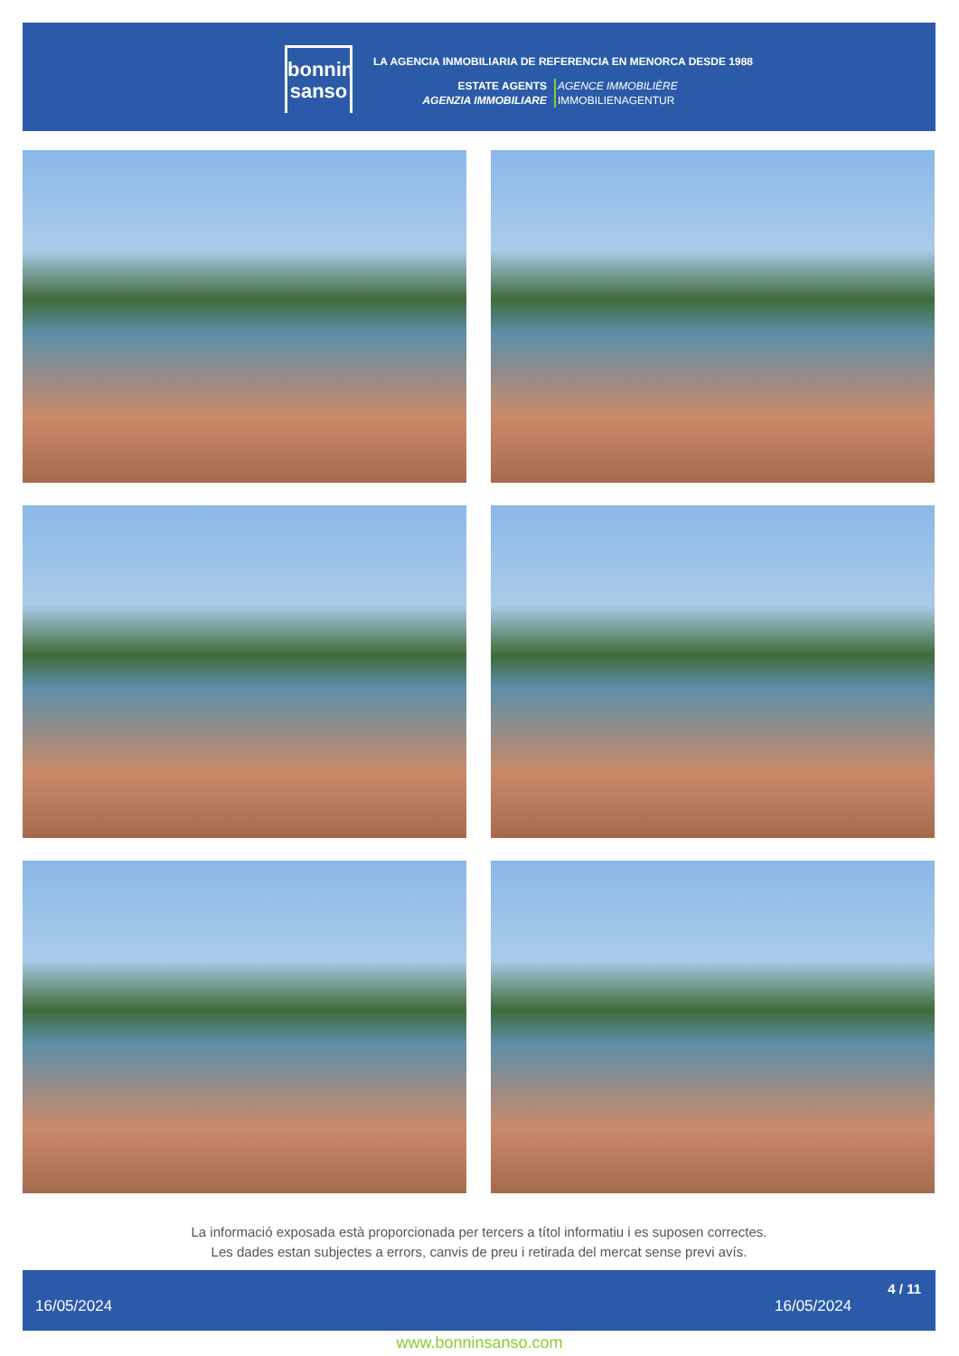bonnin
sanso
LA AGENCIA INMOBILIARIA DE REFERENCIA EN MENORCA DESDE 1988
ESTATE AGENTS
AGENZIA IMMOBILIARE
AGENCE IMMOBILIÈRE
IMMOBILIENAGENTUR
La informació exposada està proporcionada per tercers a títol informatiu i es suposen correctes.
Les dades estan subjectes a errors, canvis de preu i retirada del mercat sense previ avís.
16/05/2024 16/05/2024
4 / 11
www.bonninsanso.com